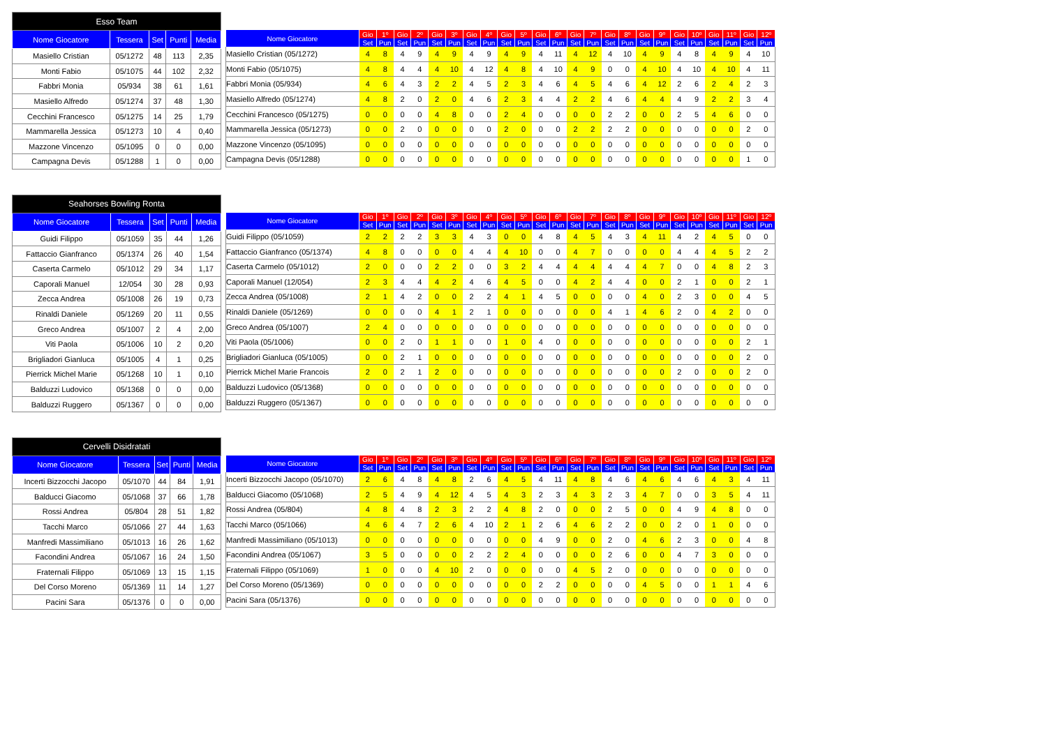| Esso Team | | | | |
| Nome Giocatore | Tessera | Set | Punti | Media |
| Masiello Cristian | 05/1272 | 48 | 113 | 2,35 |
| Monti Fabio | 05/1075 | 44 | 102 | 2,32 |
| Fabbri Monia | 05/934 | 38 | 61 | 1,61 |
| Masiello Alfredo | 05/1274 | 37 | 48 | 1,30 |
| Cecchini Francesco | 05/1275 | 14 | 25 | 1,79 |
| Mammarella Jessica | 05/1273 | 10 | 4 | 0,40 |
| Mazzone Vincenzo | 05/1095 | 0 | 0 | 0,00 |
| Campagna Devis | 05/1288 | 1 | 0 | 0,00 |
| Nome Giocatore | Gio | 1º | Gio | 2º | Gio | 3º | Gio | 4º | Gio | 5º | Gio | 6º | Gio | 7º | Gio | 8º | Gio | 9º | Gio | 10º | Gio | 11º | Gio | 12º |
| --- | --- | --- | --- | --- | --- | --- | --- | --- | --- | --- | --- | --- | --- | --- | --- | --- | --- | --- | --- | --- | --- | --- | --- | --- |
| | Set | Pun | Set | Pun | Set | Pun | Set | Pun | Set | Pun | Set | Pun | Set | Pun | Set | Pun | Set | Pun | Set | Pun | Set | Pun | Set | Pun |
| Masiello Cristian (05/1272) | 4 | 8 | 4 | 9 | 4 | 9 | 4 | 9 | 4 | 9 | 4 | 11 | 4 | 12 | 4 | 10 | 4 | 9 | 4 | 8 | 4 | 9 | 4 | 10 |
| Monti Fabio (05/1075) | 4 | 8 | 4 | 4 | 4 | 10 | 4 | 12 | 4 | 8 | 4 | 10 | 4 | 9 | 0 | 0 | 4 | 10 | 4 | 10 | 4 | 10 | 4 | 11 |
| Fabbri Monia (05/934) | 4 | 6 | 4 | 3 | 2 | 2 | 4 | 5 | 2 | 3 | 4 | 6 | 4 | 5 | 4 | 6 | 4 | 12 | 2 | 6 | 2 | 4 | 2 | 3 |
| Masiello Alfredo (05/1274) | 4 | 8 | 2 | 0 | 2 | 0 | 4 | 6 | 2 | 3 | 4 | 4 | 2 | 2 | 4 | 6 | 4 | 4 | 4 | 9 | 2 | 2 | 3 | 4 |
| Cecchini Francesco (05/1275) | 0 | 0 | 0 | 0 | 4 | 8 | 0 | 0 | 2 | 4 | 0 | 0 | 0 | 0 | 2 | 2 | 0 | 0 | 2 | 5 | 4 | 6 | 0 | 0 |
| Mammarella Jessica (05/1273) | 0 | 0 | 2 | 0 | 0 | 0 | 0 | 0 | 2 | 0 | 0 | 0 | 2 | 2 | 2 | 2 | 0 | 0 | 0 | 0 | 0 | 0 | 2 | 0 |
| Mazzone Vincenzo (05/1095) | 0 | 0 | 0 | 0 | 0 | 0 | 0 | 0 | 0 | 0 | 0 | 0 | 0 | 0 | 0 | 0 | 0 | 0 | 0 | 0 | 0 | 0 | 0 | 0 |
| Campagna Devis (05/1288) | 0 | 0 | 0 | 0 | 0 | 0 | 0 | 0 | 0 | 0 | 0 | 0 | 0 | 0 | 0 | 0 | 0 | 0 | 0 | 0 | 0 | 0 | 1 | 0 |
| Seahorses Bowling Ronta | | | | |
| Nome Giocatore | Tessera | Set | Punti | Media |
| Guidi Filippo | 05/1059 | 35 | 44 | 1,26 |
| Fattaccio Gianfranco | 05/1374 | 26 | 40 | 1,54 |
| Caserta Carmelo | 05/1012 | 29 | 34 | 1,17 |
| Caporali Manuel | 12/054 | 30 | 28 | 0,93 |
| Zecca Andrea | 05/1008 | 26 | 19 | 0,73 |
| Rinaldi Daniele | 05/1269 | 20 | 11 | 0,55 |
| Greco Andrea | 05/1007 | 2 | 4 | 2,00 |
| Viti Paola | 05/1006 | 10 | 2 | 0,20 |
| Brigliadori Gianluca | 05/1005 | 4 | 1 | 0,25 |
| Pierrick Michel Marie | 05/1268 | 10 | 1 | 0,10 |
| Balduzzi Ludovico | 05/1368 | 0 | 0 | 0,00 |
| Balduzzi Ruggero | 05/1367 | 0 | 0 | 0,00 |
| Nome Giocatore | Gio | 1º | Gio | 2º | Gio | 3º | Gio | 4º | Gio | 5º | Gio | 6º | Gio | 7º | Gio | 8º | Gio | 9º | Gio | 10º | Gio | 11º | Gio | 12º |
| --- | --- | --- | --- | --- | --- | --- | --- | --- | --- | --- | --- | --- | --- | --- | --- | --- | --- | --- | --- | --- | --- | --- | --- | --- |
| | Set | Pun | Set | Pun | Set | Pun | Set | Pun | Set | Pun | Set | Pun | Set | Pun | Set | Pun | Set | Pun | Set | Pun | Set | Pun | Set | Pun |
| Guidi Filippo (05/1059) | 2 | 2 | 2 | 2 | 3 | 3 | 4 | 3 | 0 | 0 | 4 | 8 | 4 | 5 | 4 | 3 | 4 | 11 | 4 | 2 | 4 | 5 | 0 | 0 |
| Fattaccio Gianfranco (05/1374) | 4 | 8 | 0 | 0 | 0 | 0 | 4 | 4 | 4 | 10 | 0 | 0 | 4 | 7 | 0 | 0 | 0 | 0 | 4 | 4 | 4 | 5 | 2 | 2 |
| Caserta Carmelo (05/1012) | 2 | 0 | 0 | 0 | 2 | 2 | 0 | 0 | 3 | 2 | 4 | 4 | 4 | 4 | 4 | 4 | 4 | 7 | 0 | 0 | 4 | 8 | 2 | 3 |
| Caporali Manuel (12/054) | 2 | 3 | 4 | 4 | 4 | 2 | 4 | 6 | 4 | 5 | 0 | 0 | 4 | 2 | 4 | 4 | 0 | 0 | 2 | 1 | 0 | 0 | 2 | 1 |
| Zecca Andrea (05/1008) | 2 | 1 | 4 | 2 | 0 | 0 | 2 | 2 | 4 | 1 | 4 | 5 | 0 | 0 | 0 | 0 | 4 | 0 | 2 | 3 | 0 | 0 | 4 | 5 |
| Rinaldi Daniele (05/1269) | 0 | 0 | 0 | 0 | 4 | 1 | 2 | 1 | 0 | 0 | 0 | 0 | 0 | 0 | 4 | 1 | 4 | 6 | 2 | 0 | 4 | 2 | 0 | 0 |
| Greco Andrea (05/1007) | 2 | 4 | 0 | 0 | 0 | 0 | 0 | 0 | 0 | 0 | 0 | 0 | 0 | 0 | 0 | 0 | 0 | 0 | 0 | 0 | 0 | 0 | 0 | 0 |
| Viti Paola (05/1006) | 0 | 0 | 2 | 0 | 1 | 1 | 0 | 0 | 1 | 0 | 4 | 0 | 0 | 0 | 0 | 0 | 0 | 0 | 0 | 0 | 0 | 0 | 2 | 1 |
| Brigliadori Gianluca (05/1005) | 0 | 0 | 2 | 1 | 0 | 0 | 0 | 0 | 0 | 0 | 0 | 0 | 0 | 0 | 0 | 0 | 0 | 0 | 0 | 0 | 0 | 0 | 2 | 0 |
| Pierrick Michel Marie Francois | 2 | 0 | 2 | 1 | 2 | 0 | 0 | 0 | 0 | 0 | 0 | 0 | 0 | 0 | 0 | 0 | 0 | 0 | 2 | 0 | 0 | 0 | 2 | 0 |
| Balduzzi Ludovico (05/1368) | 0 | 0 | 0 | 0 | 0 | 0 | 0 | 0 | 0 | 0 | 0 | 0 | 0 | 0 | 0 | 0 | 0 | 0 | 0 | 0 | 0 | 0 | 0 | 0 |
| Balduzzi Ruggero (05/1367) | 0 | 0 | 0 | 0 | 0 | 0 | 0 | 0 | 0 | 0 | 0 | 0 | 0 | 0 | 0 | 0 | 0 | 0 | 0 | 0 | 0 | 0 | 0 | 0 |
| Cervelli Disidratati | | | | |
| Nome Giocatore | Tessera | Set | Punti | Media |
| Incerti Bizzocchi Jacopo | 05/1070 | 44 | 84 | 1,91 |
| Balducci Giacomo | 05/1068 | 37 | 66 | 1,78 |
| Rossi Andrea | 05/804 | 28 | 51 | 1,82 |
| Tacchi Marco | 05/1066 | 27 | 44 | 1,63 |
| Manfredi Massimiliano | 05/1013 | 16 | 26 | 1,62 |
| Facondini Andrea | 05/1067 | 16 | 24 | 1,50 |
| Fraternali Filippo | 05/1069 | 13 | 15 | 1,15 |
| Del Corso Moreno | 05/1369 | 11 | 14 | 1,27 |
| Pacini Sara | 05/1376 | 0 | 0 | 0,00 |
| Nome Giocatore | Gio | 1º | Gio | 2º | Gio | 3º | Gio | 4º | Gio | 5º | Gio | 6º | Gio | 7º | Gio | 8º | Gio | 9º | Gio | 10º | Gio | 11º | Gio | 12º |
| --- | --- | --- | --- | --- | --- | --- | --- | --- | --- | --- | --- | --- | --- | --- | --- | --- | --- | --- | --- | --- | --- | --- | --- | --- |
| | Set | Pun | Set | Pun | Set | Pun | Set | Pun | Set | Pun | Set | Pun | Set | Pun | Set | Pun | Set | Pun | Set | Pun | Set | Pun | Set | Pun |
| Incerti Bizzocchi Jacopo (05/1070) | 2 | 6 | 4 | 8 | 4 | 8 | 2 | 6 | 4 | 5 | 4 | 11 | 4 | 8 | 4 | 6 | 4 | 6 | 4 | 6 | 4 | 3 | 4 | 11 |
| Balducci Giacomo (05/1068) | 2 | 5 | 4 | 9 | 4 | 12 | 4 | 5 | 4 | 3 | 2 | 3 | 4 | 3 | 2 | 3 | 4 | 7 | 0 | 0 | 3 | 5 | 4 | 11 |
| Rossi Andrea (05/804) | 4 | 8 | 4 | 8 | 2 | 3 | 2 | 2 | 4 | 8 | 2 | 0 | 0 | 0 | 2 | 5 | 0 | 0 | 4 | 9 | 4 | 8 | 0 | 0 |
| Tacchi Marco (05/1066) | 4 | 6 | 4 | 7 | 2 | 6 | 4 | 10 | 2 | 1 | 2 | 6 | 4 | 6 | 2 | 2 | 0 | 0 | 2 | 0 | 1 | 0 | 0 | 0 |
| Manfredi Massimiliano (05/1013) | 0 | 0 | 0 | 0 | 0 | 0 | 0 | 0 | 0 | 0 | 4 | 9 | 0 | 0 | 2 | 0 | 4 | 6 | 2 | 3 | 0 | 0 | 4 | 8 |
| Facondini Andrea (05/1067) | 3 | 5 | 0 | 0 | 0 | 0 | 2 | 2 | 2 | 4 | 0 | 0 | 0 | 0 | 2 | 6 | 0 | 0 | 4 | 7 | 3 | 0 | 0 | 0 |
| Fraternali Filippo (05/1069) | 1 | 0 | 0 | 0 | 4 | 10 | 2 | 0 | 0 | 0 | 0 | 0 | 4 | 5 | 2 | 0 | 0 | 0 | 0 | 0 | 0 | 0 | 0 | 0 |
| Del Corso Moreno (05/1369) | 0 | 0 | 0 | 0 | 0 | 0 | 0 | 0 | 0 | 0 | 2 | 2 | 0 | 0 | 0 | 0 | 4 | 5 | 0 | 0 | 1 | 1 | 4 | 6 |
| Pacini Sara (05/1376) | 0 | 0 | 0 | 0 | 0 | 0 | 0 | 0 | 0 | 0 | 0 | 0 | 0 | 0 | 0 | 0 | 0 | 0 | 0 | 0 | 0 | 0 | 0 | 0 |